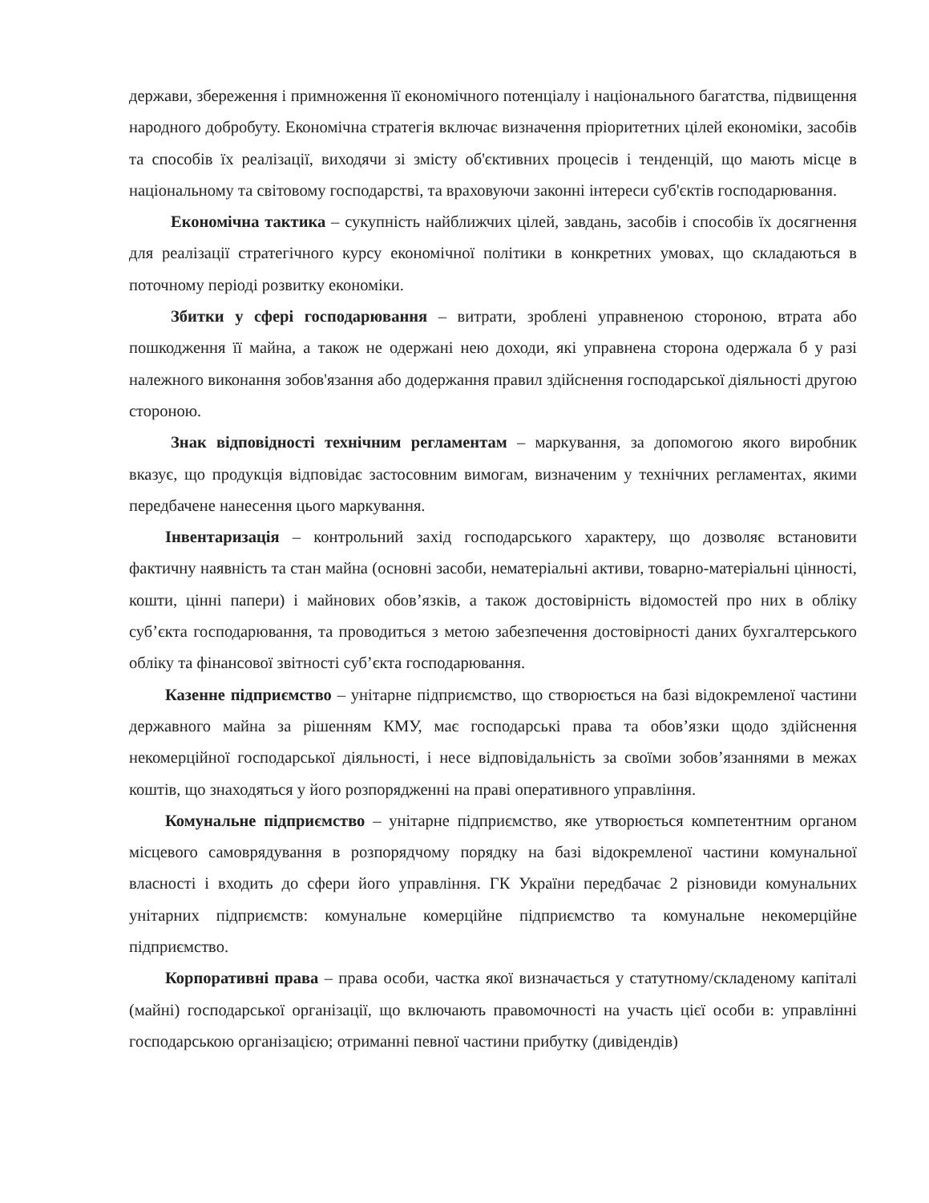держави, збереження і примноження її економічного потенціалу і національного багатства, підвищення народного добробуту. Економічна стратегія включає визначення пріоритетних цілей економіки, засобів та способів їх реалізації, виходячи зі змісту об'єктивних процесів і тенденцій, що мають місце в національному та світовому господарстві, та враховуючи законні інтереси суб'єктів господарювання.
Економічна тактика – сукупність найближчих цілей, завдань, засобів і способів їх досягнення для реалізації стратегічного курсу економічної політики в конкретних умовах, що складаються в поточному періоді розвитку економіки.
Збитки у сфері господарювання – витрати, зроблені управненою стороною, втрата або пошкодження її майна, а також не одержані нею доходи, які управнена сторона одержала б у разі належного виконання зобов'язання або додержання правил здійснення господарської діяльності другою стороною.
Знак відповідності технічним регламентам – маркування, за допомогою якого виробник вказує, що продукція відповідає застосовним вимогам, визначеним у технічних регламентах, якими передбачене нанесення цього маркування.
Інвентаризація – контрольний захід господарського характеру, що дозволяє встановити фактичну наявність та стан майна (основні засоби, нематеріальні активи, товарно-матеріальні цінності, кошти, цінні папери) і майнових обов’язків, а також достовірність відомостей про них в обліку суб’єкта господарювання, та проводиться з метою забезпечення достовірності даних бухгалтерського обліку та фінансової звітності суб’єкта господарювання.
Казенне підприємство – унітарне підприємство, що створюється на базі відокремленої частини державного майна за рішенням КМУ, має господарські права та обов’язки щодо здійснення некомерційної господарської діяльності, і несе відповідальність за своїми зобов’язаннями в межах коштів, що знаходяться у його розпорядженні на праві оперативного управління.
Комунальне підприємство – унітарне підприємство, яке утворюється компетентним органом місцевого самоврядування в розпорядчому порядку на базі відокремленої частини комунальної власності і входить до сфери його управління. ГК України передбачає 2 різновиди комунальних унітарних підприємств: комунальне комерційне підприємство та комунальне некомерційне підприємство.
Корпоративні права – права особи, частка якої визначається у статутному/складеному капіталі (майні) господарської організації, що включають правомочності на участь цієї особи в: управлінні господарською організацією; отриманні певної частини прибутку (дивідендів)